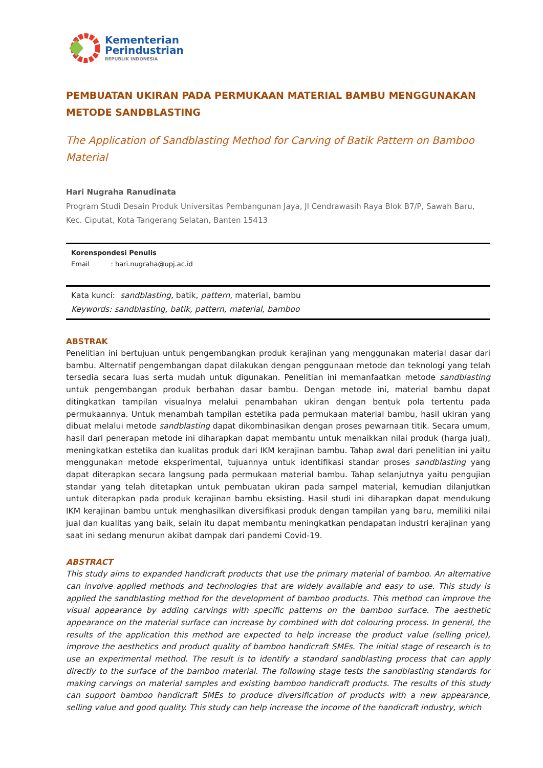Kementerian
Perindustrian
REPUBLIK INDONESIA
PEMBUATAN UKIRAN PADA PERMUKAAN MATERIAL BAMBU MENGGUNAKAN METODE SANDBLASTING
The Application of Sandblasting Method for Carving of Batik Pattern on Bamboo Material
Hari Nugraha Ranudinata
Program Studi Desain Produk Universitas Pembangunan Jaya, Jl Cendrawasih Raya Blok B7/P, Sawah Baru, Kec. Ciputat, Kota Tangerang Selatan, Banten 15413
Korenspondesi Penulis
Email : hari.nugraha@upj.ac.id
Kata kunci: sandblasting, batik, pattern, material, bambu
Keywords: sandblasting, batik, pattern, material, bamboo
ABSTRAK
Penelitian ini bertujuan untuk pengembangkan produk kerajinan yang menggunakan material dasar dari bambu. Alternatif pengembangan dapat dilakukan dengan penggunaan metode dan teknologi yang telah tersedia secara luas serta mudah untuk digunakan. Penelitian ini memanfaatkan metode sandblasting untuk pengembangan produk berbahan dasar bambu. Dengan metode ini, material bambu dapat ditingkatkan tampilan visualnya melalui penambahan ukiran dengan bentuk pola tertentu pada permukaannya. Untuk menambah tampilan estetika pada permukaan material bambu, hasil ukiran yang dibuat melalui metode sandblasting dapat dikombinasikan dengan proses pewarnaan titik. Secara umum, hasil dari penerapan metode ini diharapkan dapat membantu untuk menaikkan nilai produk (harga jual), meningkatkan estetika dan kualitas produk dari IKM kerajinan bambu. Tahap awal dari penelitian ini yaitu menggunakan metode eksperimental, tujuannya untuk identifikasi standar proses sandblasting yang dapat diterapkan secara langsung pada permukaan material bambu. Tahap selanjutnya yaitu pengujian standar yang telah ditetapkan untuk pembuatan ukiran pada sampel material, kemudian dilanjutkan untuk diterapkan pada produk kerajinan bambu eksisting. Hasil studi ini diharapkan dapat mendukung IKM kerajinan bambu untuk menghasilkan diversifikasi produk dengan tampilan yang baru, memiliki nilai jual dan kualitas yang baik, selain itu dapat membantu meningkatkan pendapatan industri kerajinan yang saat ini sedang menurun akibat dampak dari pandemi Covid-19.
ABSTRACT
This study aims to expanded handicraft products that use the primary material of bamboo. An alternative can involve applied methods and technologies that are widely available and easy to use. This study is applied the sandblasting method for the development of bamboo products. This method can improve the visual appearance by adding carvings with specific patterns on the bamboo surface. The aesthetic appearance on the material surface can increase by combined with dot colouring process. In general, the results of the application this method are expected to help increase the product value (selling price), improve the aesthetics and product quality of bamboo handicraft SMEs. The initial stage of research is to use an experimental method. The result is to identify a standard sandblasting process that can apply directly to the surface of the bamboo material. The following stage tests the sandblasting standards for making carvings on material samples and existing bamboo handicraft products. The results of this study can support bamboo handicraft SMEs to produce diversification of products with a new appearance, selling value and good quality. This study can help increase the income of the handicraft industry, which